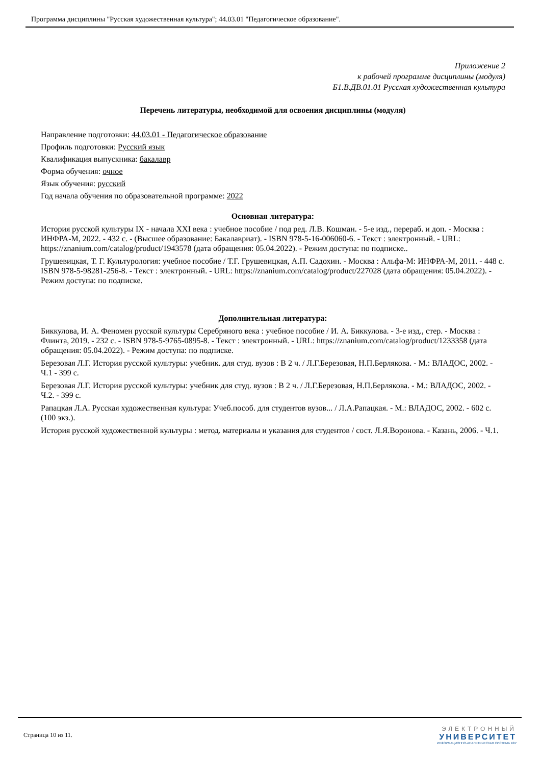Программа дисциплины "Русская художественная культура"; 44.03.01 "Педагогическое образование".
Приложение 2
к рабочей программе дисциплины (модуля)
Б1.В.ДВ.01.01 Русская художественная культура
Перечень литературы, необходимой для освоения дисциплины (модуля)
Направление подготовки: 44.03.01 - Педагогическое образование
Профиль подготовки: Русский язык
Квалификация выпускника: бакалавр
Форма обучения: очное
Язык обучения: русский
Год начала обучения по образовательной программе: 2022
Основная литература:
История русской культуры IX - начала XXI века : учебное пособие / под ред. Л.В. Кошман. - 5-е изд., перераб. и доп. - Москва : ИНФРА-М, 2022. - 432 с. - (Высшее образование: Бакалавриат). - ISBN 978-5-16-006060-6. - Текст : электронный. - URL: https://znanium.com/catalog/product/1943578 (дата обращения: 05.04.2022). - Режим доступа: по подписке..
Грушевицкая, Т. Г. Культурология: учебное пособие / Т.Г. Грушевицкая, А.П. Садохин. - Москва : Альфа-М: ИНФРА-М, 2011. - 448 с. ISBN 978-5-98281-256-8. - Текст : электронный. - URL: https://znanium.com/catalog/product/227028 (дата обращения: 05.04.2022). - Режим доступа: по подписке.
Дополнительная литература:
Биккулова, И. А. Феномен русской культуры Серебряного века : учебное пособие / И. А. Биккулова. - 3-е изд., стер. - Москва : Флинта, 2019. - 232 с. - ISBN 978-5-9765-0895-8. - Текст : электронный. - URL: https://znanium.com/catalog/product/1233358 (дата обращения: 05.04.2022). - Режим доступа: по подписке.
Березовая Л.Г. История русской культуры: учебник. для студ. вузов : В 2 ч. / Л.Г.Березовая, Н.П.Берлякова. - М.: ВЛАДОС, 2002. - Ч.1 - 399 с.
Березовая Л.Г. История русской культуры: учебник для студ. вузов : В 2 ч. / Л.Г.Березовая, Н.П.Берлякова. - М.: ВЛАДОС, 2002. - Ч.2. - 399 с.
Рапацкая Л.А. Русская художественная культура: Учеб.пособ. для студентов вузов... / Л.А.Рапацкая. - М.: ВЛАДОС, 2002. - 602 с. (100 экз.).
История русской художественной культуры : метод. материалы и указания для студентов / сост. Л.Я.Воронова. - Казань, 2006. - Ч.1.
Страница 10 из 11.
ЭЛЕКТРОННЫЙ
УНИВЕРСИТЕТ
ИНФОРМАЦИОННО-АНАЛИТИЧЕСКАЯ СИСТЕМА КФУ